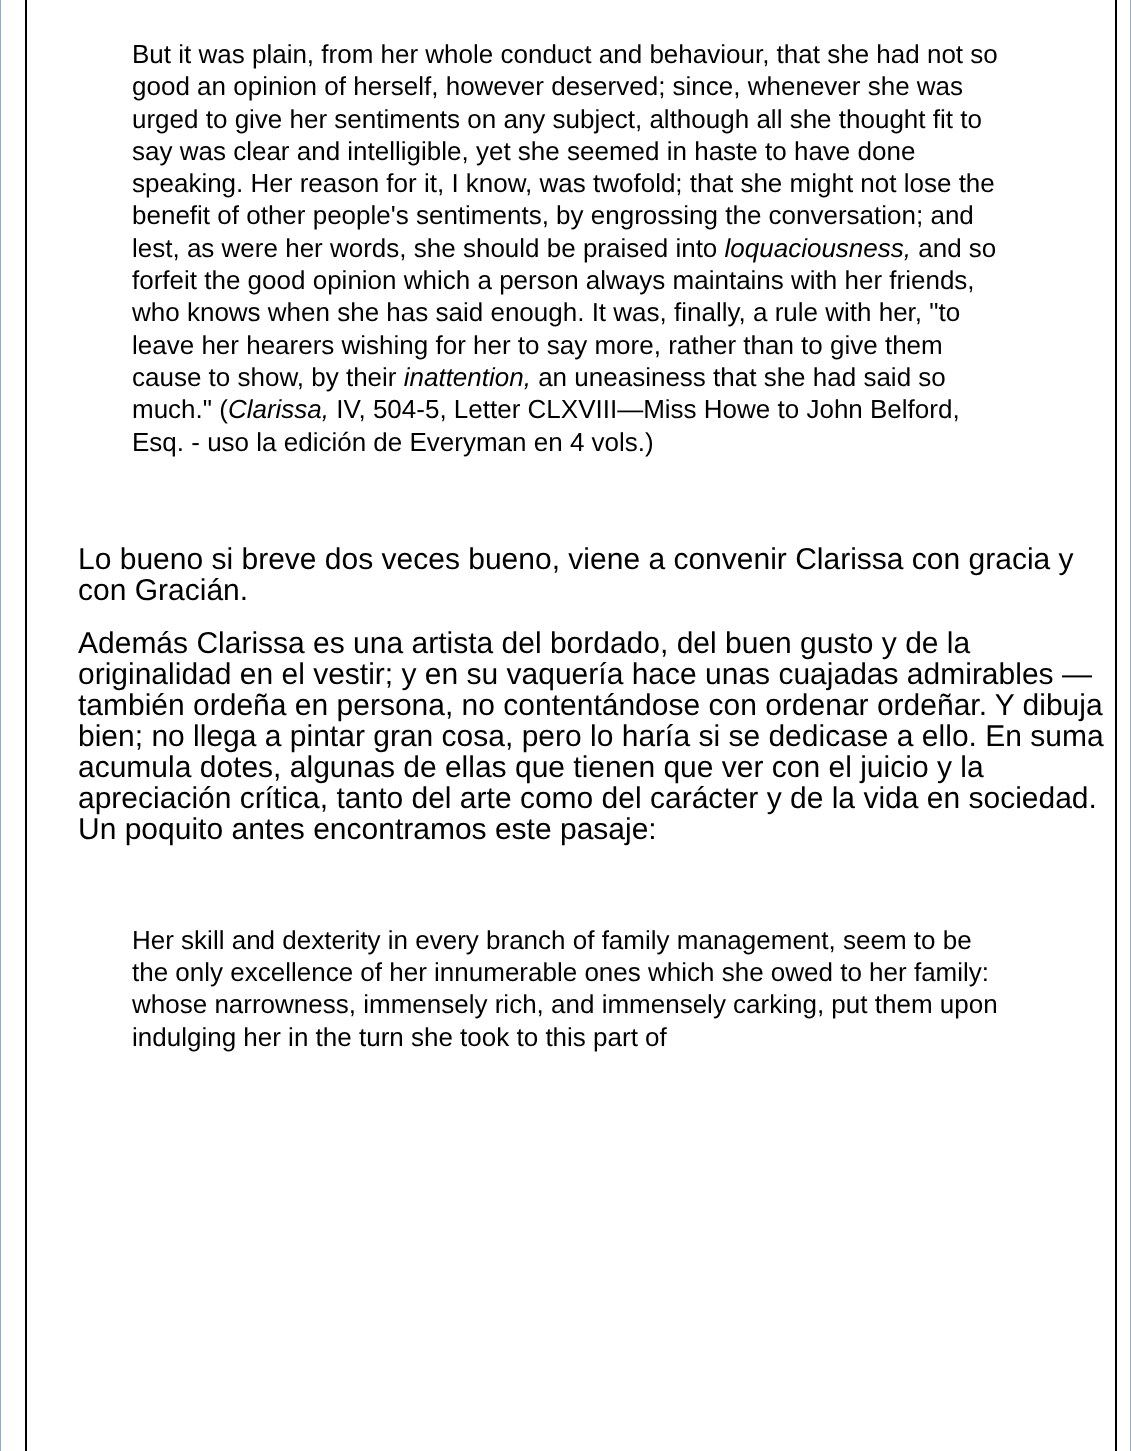But it was plain, from her whole conduct and behaviour, that she had not so good an opinion of herself, however deserved; since, whenever she was urged to give her sentiments on any subject, although all she thought fit to say was clear and intelligible, yet she seemed in haste to have done speaking. Her reason for it, I know, was twofold; that she might not lose the benefit of other people's sentiments, by engrossing the conversation; and lest, as were her words, she should be praised into loquaciousness, and so forfeit the good opinion which a person always maintains with her friends, who knows when she has said enough. It was, finally, a rule with her, "to leave her hearers wishing for her to say more, rather than to give them cause to show, by their inattention, an uneasiness that she had said so much." (Clarissa, IV, 504-5, Letter CLXVIII—Miss Howe to John Belford, Esq. - uso la edición de Everyman en 4 vols.)
Lo bueno si breve dos veces bueno, viene a convenir Clarissa con gracia y con Gracián.
Además Clarissa es una artista del bordado, del buen gusto y de la originalidad en el vestir; y en su vaquería hace unas cuajadas admirables —también ordeña en persona, no contentándose con ordenar ordeñar. Y dibuja bien; no llega a pintar gran cosa, pero lo haría si se dedicase a ello. En suma acumula dotes, algunas de ellas que tienen que ver con el juicio y la apreciación crítica, tanto del arte como del carácter y de la vida en sociedad. Un poquito antes encontramos este pasaje:
Her skill and dexterity in every branch of family management, seem to be the only excellence of her innumerable ones which she owed to her family: whose narrowness, immensely rich, and immensely carking, put them upon indulging her in the turn she took to this part of